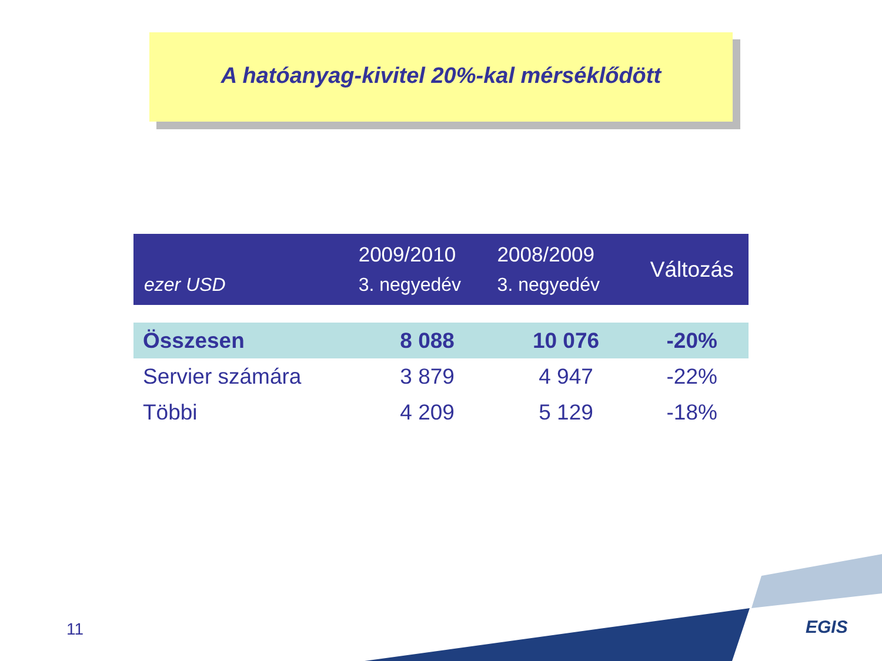A hatóanyag-kivitel 20%-kal mérséklődött
| ezer USD | 2009/2010 3. negyedév | 2008/2009 3. negyedév | Változás |
| --- | --- | --- | --- |
| Összesen | 8 088 | 10 076 | -20% |
| Servier számára | 3 879 | 4 947 | -22% |
| Többi | 4 209 | 5 129 | -18% |
11 EGIS